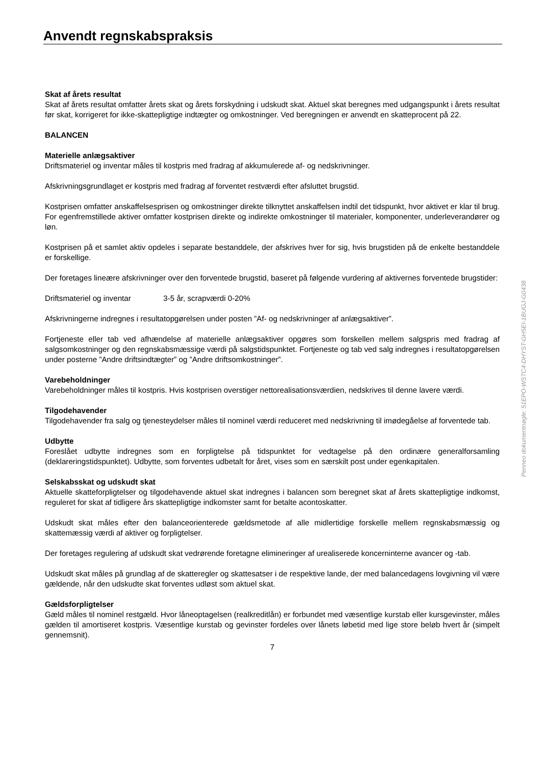Anvendt regnskabspraksis
Skat af årets resultat
Skat af årets resultat omfatter årets skat og årets forskydning i udskudt skat. Aktuel skat beregnes med udgangspunkt i årets resultat før skat, korrigeret for ikke-skattepligtige indtægter og omkostninger. Ved beregningen er anvendt en skatteprocent på 22.
BALANCEN
Materielle anlægsaktiver
Driftsmateriel og inventar måles til kostpris med fradrag af akkumulerede af- og nedskrivninger.
Afskrivningsgrundlaget er kostpris med fradrag af forventet restværdi efter afsluttet brugstid.
Kostprisen omfatter anskaffelsesprisen og omkostninger direkte tilknyttet anskaffelsen indtil det tidspunkt, hvor aktivet er klar til brug. For egenfremstillede aktiver omfatter kostprisen direkte og indirekte omkostninger til materialer, komponenter, underleverandører og løn.
Kostprisen på et samlet aktiv opdeles i separate bestanddele, der afskrives hver for sig, hvis brugstiden på de enkelte bestanddele er forskellige.
Der foretages lineære afskrivninger over den forventede brugstid, baseret på følgende vurdering af aktivernes forventede brugstider:
Driftsmateriel og inventar 3-5 år, scrapværdi 0-20%
Afskrivningerne indregnes i resultatopgørelsen under posten ”Af- og nedskrivninger af anlægsaktiver”.
Fortjeneste eller tab ved afhændelse af materielle anlægsaktiver opgøres som forskellen mellem salgspris med fradrag af salgsomkostninger og den regnskabsmæssige værdi på salgstidspunktet. Fortjeneste og tab ved salg indregnes i resultatopgørelsen under posterne ”Andre driftsindtægter” og ”Andre driftsomkostninger”.
Varebeholdninger
Varebeholdninger måles til kostpris. Hvis kostprisen overstiger nettorealisationsværdien, nedskrives til denne lavere værdi.
Tilgodehavender
Tilgodehavender fra salg og tjenesteydelser måles til nominel værdi reduceret med nedskrivning til imødegåelse af forventede tab.
Udbytte
Foreslået udbytte indregnes som en forpligtelse på tidspunktet for vedtagelse på den ordinære generalforsamling (deklareringstidspunktet). Udbytte, som forventes udbetalt for året, vises som en særskilt post under egenkapitalen.
Selskabsskat og udskudt skat
Aktuelle skatteforpligtelser og tilgodehavende aktuel skat indregnes i balancen som beregnet skat af årets skattepligtige indkomst, reguleret for skat af tidligere års skattepligtige indkomster samt for betalte acontoskatter.
Udskudt skat måles efter den balanceorienterede gældsmetode af alle midlertidige forskelle mellem regnskabsmæssig og skattemæssig værdi af aktiver og forpligtelser.
Der foretages regulering af udskudt skat vedrørende foretagne elimineringer af urealiserede koncerninterne avancer og -tab.
Udskudt skat måles på grundlag af de skatteregler og skattesatser i de respektive lande, der med balancedagens lovgivning vil være gældende, når den udskudte skat forventes udløst som aktuel skat.
Gældsforpligtelser
Gæld måles til nominel restgæld. Hvor låneoptagelsen (realkreditlån) er forbundet med væsentlige kurstab eller kursgevinster, måles gælden til amortiseret kostpris. Væsentlige kurstab og gevinster fordeles over lånets løbetid med lige store beløb hvert år (simpelt gennemsnit).
7
Penneo dokumentnøgle: 51EPO-WSTC4-DHYST-GH5EI-1BUGJ-G0438